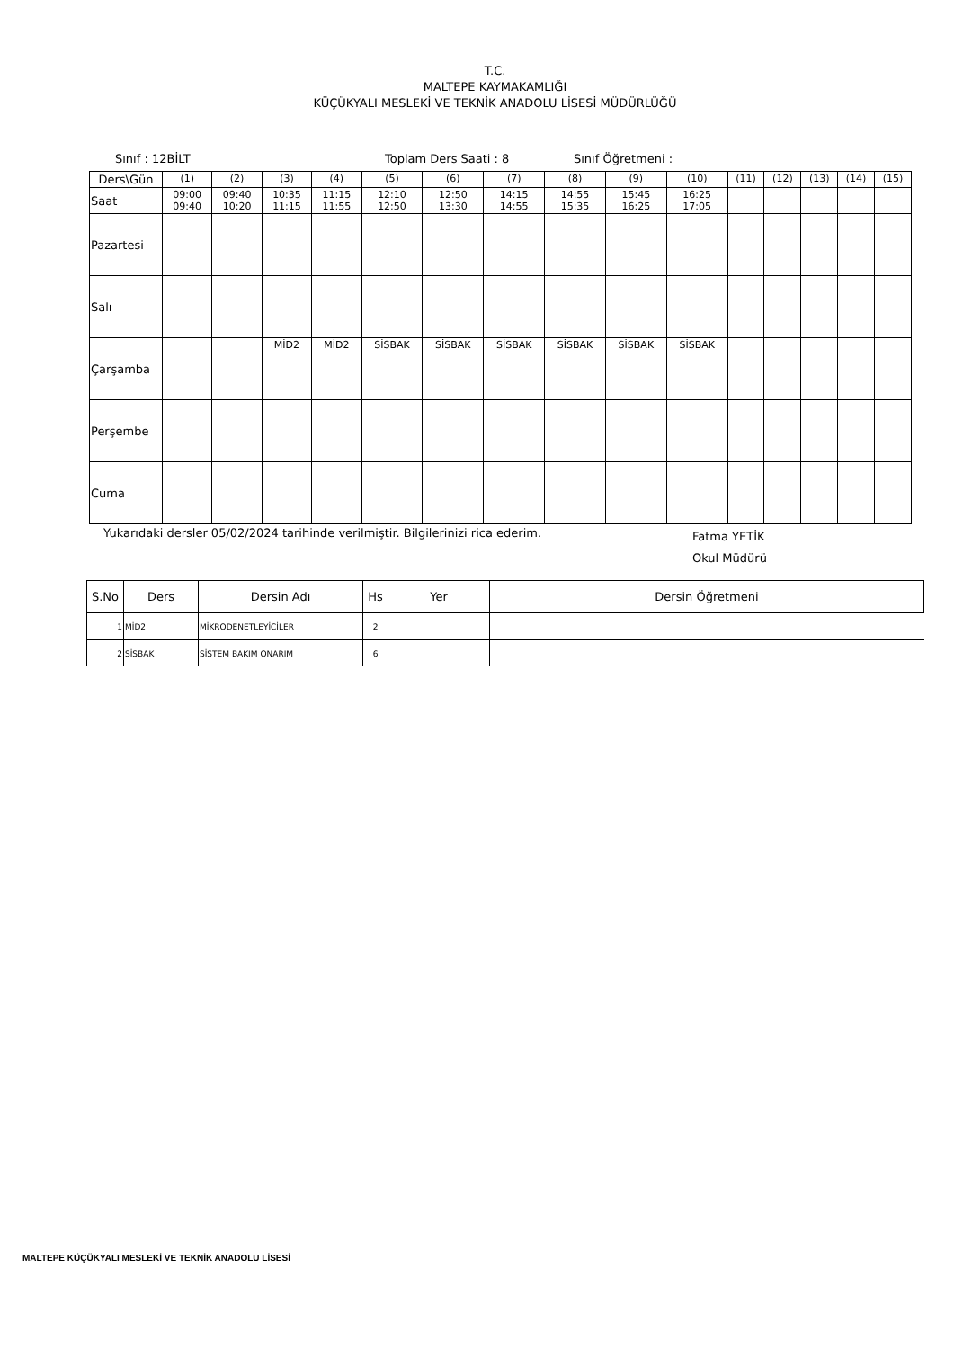T.C.
MALTEPE KAYMAKAMLIĞI
KÜÇÜKYALI MESLEKİ VE TEKNİK ANADOLU LİSESİ MÜDÜRLÜĞÜ
Sınıf : 12BİLT Toplam Ders Saati : 8 Sınıf Öğretmeni :
| Ders\Gün | (1) | (2) | (3) | (4) | (5) | (6) | (7) | (8) | (9) | (10) | (11) | (12) | (13) | (14) | (15) |
| Saat | 09:00 09:40 | 09:40 10:20 | 10:35 11:15 | 11:15 11:55 | 12:10 12:50 | 12:50 13:30 | 14:15 14:55 | 14:55 15:35 | 15:45 16:25 | 16:25 17:05 | | | | | |
| Pazartesi | | | | | | | | | | | | | | | |
| Salı | | | | | | | | | | | | | | | |
| Çarşamba | | | MİD2 | MİD2 | SİSBAK | SİSBAK | SİSBAK | SİSBAK | SİSBAK | SİSBAK | | | | | |
| Perşembe | | | | | | | | | | | | | | | |
| Cuma | | | | | | | | | | | | | | | |
Yukarıdaki dersler 05/02/2024 tarihinde verilmiştir. Bilgilerinizi rica ederim. Fatma YETİK
Okul Müdürü
| S.No | Ders | Dersin Adı | Hs | Yer | Dersin Öğretmeni |
| --- | --- | --- | --- | --- | --- |
| 1 | MİD2 | MİKRODENETLEYİCİLER | 2 | | |
| 2 | SİSBAK | SİSTEM BAKIM ONARIM | 6 | | |
MALTEPE KÜÇÜKYALI MESLEKİ VE TEKNİK ANADOLU LİSESİ